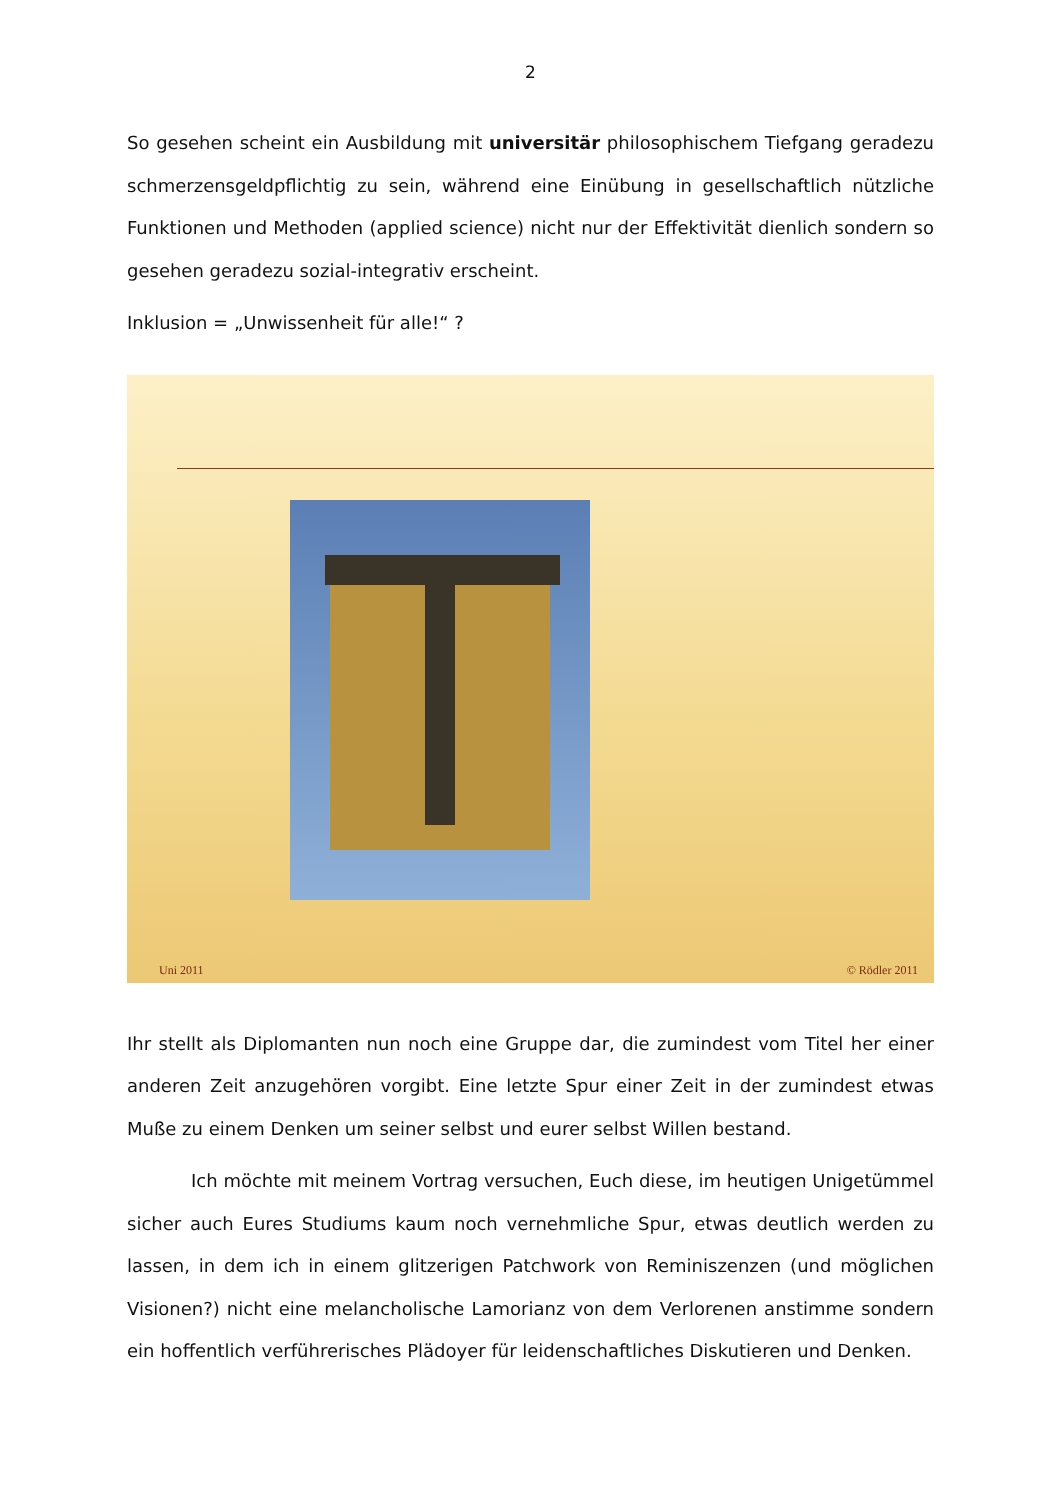2
So gesehen scheint ein Ausbildung mit universitär philosophischem Tiefgang geradezu schmerzensgeldpflichtig zu sein, während eine Einübung in gesellschaftlich nützliche Funktionen und Methoden (applied science) nicht nur der Effektivität dienlich sondern so gesehen geradezu sozial-integrativ erscheint.
Inklusion = „Unwissenheit für alle!“ ?
Uni 2011 © Rödler 2011
Ihr stellt als Diplomanten nun noch eine Gruppe dar, die zumindest vom Titel her einer anderen Zeit anzugehören vorgibt. Eine letzte Spur einer Zeit in der zumindest etwas Muße zu einem Denken um seiner selbst und eurer selbst Willen bestand.
Ich möchte mit meinem Vortrag versuchen, Euch diese, im heutigen Unigetümmel sicher auch Eures Studiums kaum noch vernehmliche Spur, etwas deutlich werden zu lassen, in dem ich in einem glitzerigen Patchwork von Reminiszenzen (und möglichen Visionen?) nicht eine melancholische Lamorianz von dem Verlorenen anstimme sondern ein hoffentlich verführerisches Plädoyer für leidenschaftliches Diskutieren und Denken.